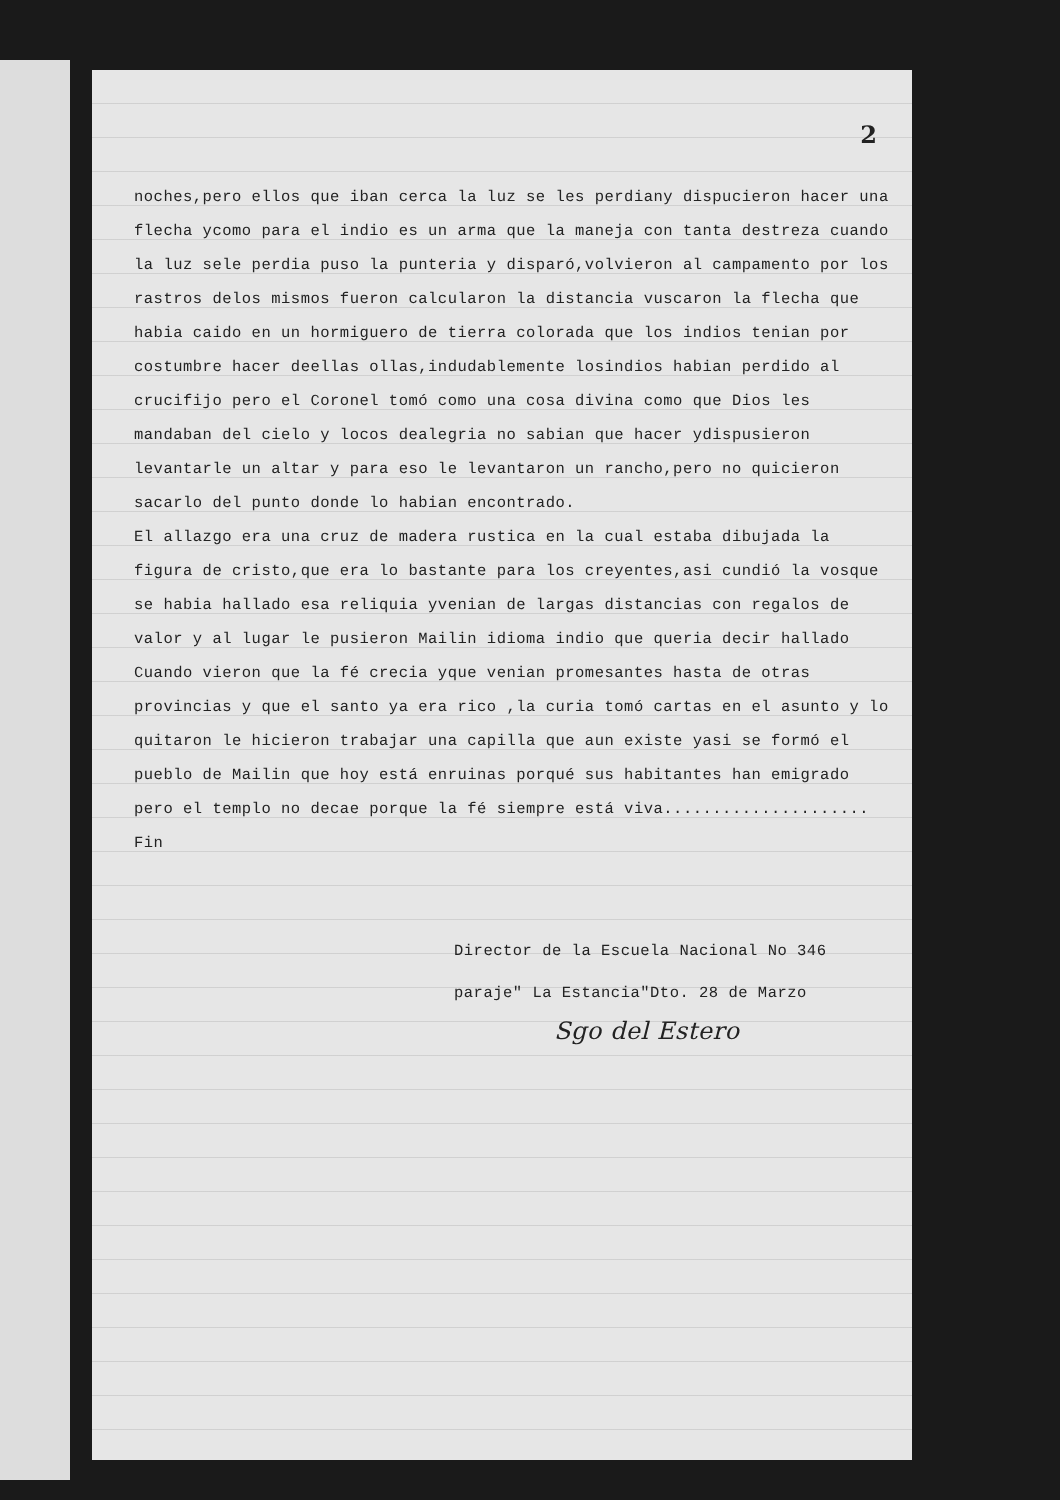2
noches,pero ellos que iban cerca la luz se les perdiany dispucieron hacer una flecha ycomo para el indio es un arma que la maneja con tanta destreza cuando la luz sele perdia puso la punteria y disparó,volvieron al campamento por los rastros delos mismos fueron calcularon la distancia vuscaron la flecha que habia caido en un hormiguero de tierra colorada que los indios tenian por costumbre hacer deellas ollas,indudablemente losindios habian perdido al crucifijo pero el Coronel tomó como una cosa divina como que Dios les mandaban del cielo y locos dealegria no sabian que hacer ydispusieron levantarle un altar y para eso le levantaron un rancho,pero no quicieron sacarlo del punto donde lo habian encontrado.
El allazgo era una cruz de madera rustica en la cual estaba dibujada la figura de cristo,que era lo bastante para los creyentes,asi cundió la vosque se habia hallado esa reliquia yvenian de largas distancias con regalos de valor y al lugar le pusieron Mailin idioma indio que queria decir hallado Cuando vieron que la fé crecia yque venian promesantes hasta de otras provincias y que el santo ya era rico ,la curia tomó cartas en el asunto y lo quitaron le hicieron trabajar una capilla que aun existe yasi se formó el pueblo de Mailin que hoy está enruinas porqué sus habitantes han emigrado pero el templo no decae porque la fé siempre está viva.....................
Fin
Director de la Escuela Nacional No 346
paraje" La Estancia"Dto. 28 de Marzo
Sgo del Estero